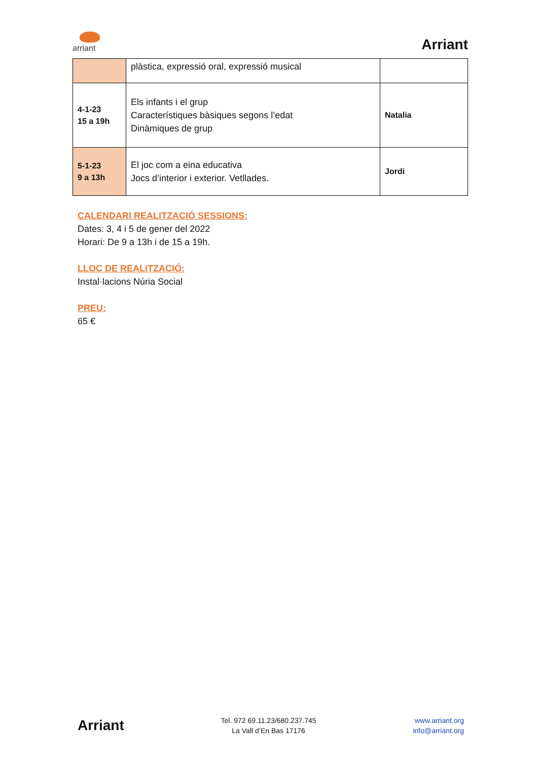arriant
Arriant
| | plàstica, expressió oral, expressió musical | |
| 4-1-23 15 a 19h | Els infants i el grup Característiques bàsiques segons l’edat Dinàmiques de grup | Natalia |
| 5-1-23 9 a 13h | El joc com a eina educativa Jocs d’interior i exterior. Vetllades. | Jordi |
CALENDARI REALITZACIÓ SESSIONS:
Dates: 3, 4 i 5 de gener del 2022
Horari: De 9 a 13h i de 15 a 19h.
LLOC DE REALITZACIÓ:
Instal·lacions Núria Social
PREU:
65 €
Arriant
Tel. 972 69.11.23/680.237.745
La Vall d’En Bas 17176
www.arriant.org
info@arriant.org